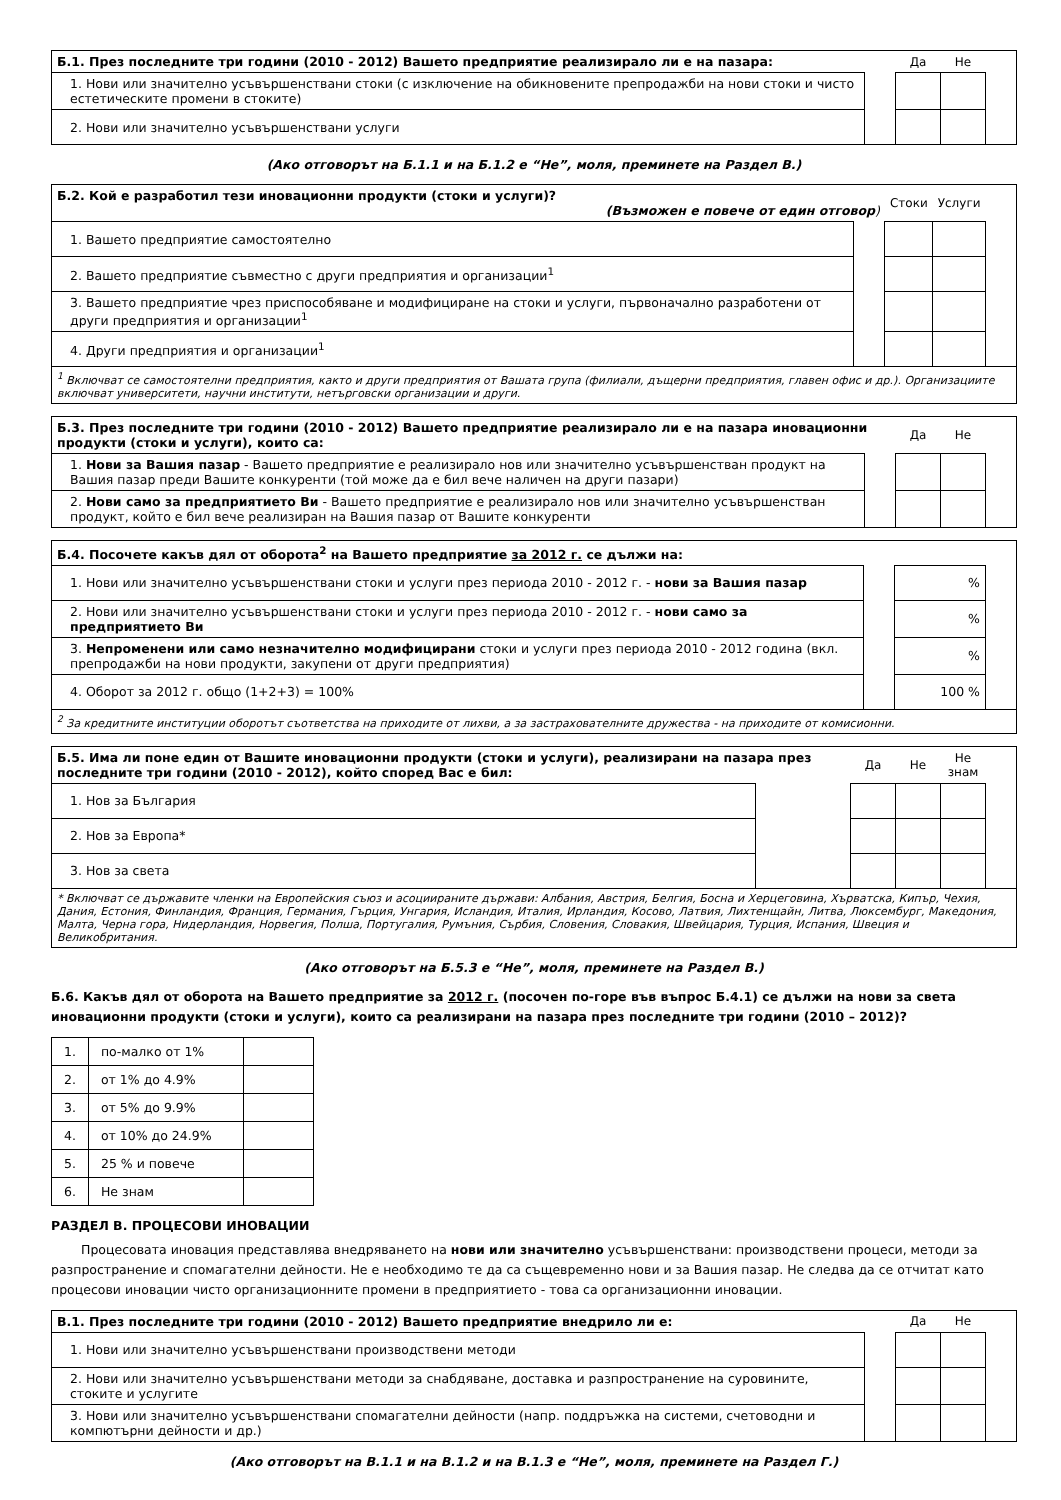| Б.1. През последните три години (2010 - 2012) Вашето предприятие реализирало ли е на пазара: | | Да | Не | |
| 1. Нови или значително усъвършенствани стоки (с изключение на обикновените препродажби на нови стоки и чисто естетическите промени в стоките) | | | | |
| 2. Нови или значително усъвършенствани услуги | | | | |
(Ако отговорът на Б.1.1 и на Б.1.2 е “Не”, моля, преминете на Раздел В.)
| Б.2. Кой е разработил тези иновационни продукти (стоки и услуги)? (Възможен е повече от един отговор ) | | Стоки | Услуги | |
| 1. Вашето предприятие самостоятелно | | | | |
| 2. Вашето предприятие съвместно с други предприятия и организации<sup>1</sup> | | | | |
| 3. Вашето предприятие чрез приспособяване и модифициране на стоки и услуги, първоначално разработени от други предприятия и организации<sup>1</sup> | | | | |
| 4. Други предприятия и организации<sup>1</sup> | | | | |
| <sup>1</sup> Включват се самостоятелни предприятия, както и други предприятия от Вашата група (филиали, дъщерни предприятия, главен офис и др.). Организациите включват университети, научни институти, нетърговски организации и други. | | | | |
| Б.3. През последните три години (2010 - 2012) Вашето предприятие реализирало ли е на пазара иновационни продукти (стоки и услуги), които са: | | Да | Не | |
| 1. Нови за Вашия пазар - Вашето предприятие е реализирало нов или значително усъвършенстван продукт на Вашия пазар преди Вашите конкуренти (той може да е бил вече наличен на други пазари) | | | | |
| 2. Нови само за предприятието Ви - Вашето предприятие е реализирало нов или значително усъвършенстван продукт, който е бил вече реализиран на Вашия пазар от Вашите конкуренти | | | | |
| Б.4. Посочете какъв дял от оборота<sup>2</sup> на Вашето предприятие за 2012 г. се дължи на: | | | |
| 1. Нови или значително усъвършенствани стоки и услуги през периода 2010 - 2012 г. - нови за Вашия пазар | | % | |
| 2. Нови или значително усъвършенствани стоки и услуги през периода 2010 - 2012 г. - нови само за предприятието Ви | | % | |
| 3. Непроменени или само незначително модифицирани стоки и услуги през периода 2010 - 2012 година (вкл. препродажби на нови продукти, закупени от други предприятия) | | % | |
| 4. Оборот за 2012 г. общо (1+2+3) = 100% | | 100 % | |
| <sup>2</sup> За кредитните институции оборотът съответства на приходите от лихви, а за застрахователните дружества - на приходите от комисионни. | | | |
| Б.5. Има ли поне един от Вашите иновационни продукти (стоки и услуги), реализирани на пазара през последните три години (2010 - 2012), който според Вас е бил: | | Да | Не | Не знам | |
| 1. Нов за България | | | | | |
| 2. Нов за Европа* | | | | | |
| 3. Нов за света | | | | | |
| * Включват се държавите членки на Европейския съюз и асоциираните държави: Албания, Австрия, Белгия, Босна и Херцеговина, Хърватска, Кипър, Чехия, Дания, Естония, Финландия, Франция, Германия, Гърция, Унгария, Исландия, Италия, Ирландия, Косово, Латвия, Лихтенщайн, Литва, Люксембург, Македония, Малта, Черна гора, Нидерландия, Норвегия, Полша, Португалия, Румъния, Сърбия, Словения, Словакия, Швейцария, Турция, Испания, Швеция и Великобритания. | | | | | |
(Ако отговорът на Б.5.3 е “Не”, моля, преминете на Раздел В.)
Б.6. Какъв дял от оборота на Вашето предприятие за 2012 г. (посочен по-горе във въпрос Б.4.1) се дължи на нови за света иновационни продукти (стоки и услуги), които са реализирани на пазара през последните три години (2010 – 2012)?
| 1. | по-малко от 1% | |
| 2. | от 1% до 4.9% | |
| 3. | от 5% до 9.9% | |
| 4. | от 10% до 24.9% | |
| 5. | 25 % и повече | |
| 6. | Не знам | |
РАЗДЕЛ В. ПРОЦЕСОВИ ИНОВАЦИИ
Процесовата иновация представлява внедряването на нови или значително усъвършенствани: производствени процеси, методи за разпространение и спомагателни дейности. Не е необходимо те да са същевременно нови и за Вашия пазар. Не следва да се отчитат като процесови иновации чисто организационните промени в предприятието - това са организационни иновации.
| В.1. През последните три години (2010 - 2012) Вашето предприятие внедрило ли е: | | Да | Не | |
| 1. Нови или значително усъвършенствани производствени методи | | | | |
| 2. Нови или значително усъвършенствани методи за снабдяване, доставка и разпространение на суровините, стоките и услугите | | | | |
| 3. Нови или значително усъвършенствани спомагателни дейности (напр. поддръжка на системи, счетоводни и компютърни дейности и др.) | | | | |
(Ако отговорът на В.1.1 и на В.1.2 и на В.1.3 е “Не”, моля, преминете на Раздел Г.)